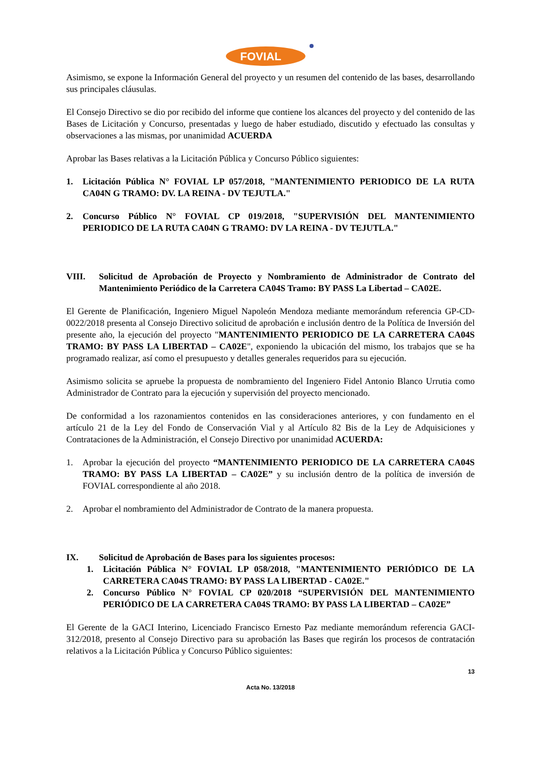FOVIAL
Asimismo, se expone la Información General del proyecto y un resumen del contenido de las bases, desarrollando sus principales cláusulas.
El Consejo Directivo se dio por recibido del informe que contiene los alcances del proyecto y del contenido de las Bases de Licitación y Concurso, presentadas y luego de haber estudiado, discutido y efectuado las consultas y observaciones a las mismas, por unanimidad ACUERDA
Aprobar las Bases relativas a la Licitación Pública y Concurso Público siguientes:
1. Licitación Pública N° FOVIAL LP 057/2018, "MANTENIMIENTO PERIODICO DE LA RUTA CA04N G TRAMO: DV. LA REINA - DV TEJUTLA."
2. Concurso Público N° FOVIAL CP 019/2018, "SUPERVISIÓN DEL MANTENIMIENTO PERIODICO DE LA RUTA CA04N G TRAMO: DV LA REINA - DV TEJUTLA."
VIII. Solicitud de Aprobación de Proyecto y Nombramiento de Administrador de Contrato del Mantenimiento Periódico de la Carretera CA04S Tramo: BY PASS La Libertad – CA02E.
El Gerente de Planificación, Ingeniero Miguel Napoleón Mendoza mediante memorándum referencia GP-CD-0022/2018 presenta al Consejo Directivo solicitud de aprobación e inclusión dentro de la Política de Inversión del presente año, la ejecución del proyecto "MANTENIMIENTO PERIODICO DE LA CARRETERA CA04S TRAMO: BY PASS LA LIBERTAD – CA02E", exponiendo la ubicación del mismo, los trabajos que se ha programado realizar, así como el presupuesto y detalles generales requeridos para su ejecución.
Asimismo solicita se apruebe la propuesta de nombramiento del Ingeniero Fidel Antonio Blanco Urrutia como Administrador de Contrato para la ejecución y supervisión del proyecto mencionado.
De conformidad a los razonamientos contenidos en las consideraciones anteriores, y con fundamento en el artículo 21 de la Ley del Fondo de Conservación Vial y al Artículo 82 Bis de la Ley de Adquisiciones y Contrataciones de la Administración, el Consejo Directivo por unanimidad ACUERDA:
1. Aprobar la ejecución del proyecto “MANTENIMIENTO PERIODICO DE LA CARRETERA CA04S TRAMO: BY PASS LA LIBERTAD – CA02E” y su inclusión dentro de la política de inversión de FOVIAL correspondiente al año 2018.
2. Aprobar el nombramiento del Administrador de Contrato de la manera propuesta.
IX. Solicitud de Aprobación de Bases para los siguientes procesos:
1. Licitación Pública N° FOVIAL LP 058/2018, "MANTENIMIENTO PERIÓDICO DE LA CARRETERA CA04S TRAMO: BY PASS LA LIBERTAD - CA02E."
2. Concurso Público N° FOVIAL CP 020/2018 “SUPERVISIÓN DEL MANTENIMIENTO PERIÓDICO DE LA CARRETERA CA04S TRAMO: BY PASS LA LIBERTAD – CA02E”
El Gerente de la GACI Interino, Licenciado Francisco Ernesto Paz mediante memorándum referencia GACI-312/2018, presento al Consejo Directivo para su aprobación las Bases que regirán los procesos de contratación relativos a la Licitación Pública y Concurso Público siguientes:
13
Acta No. 13/2018